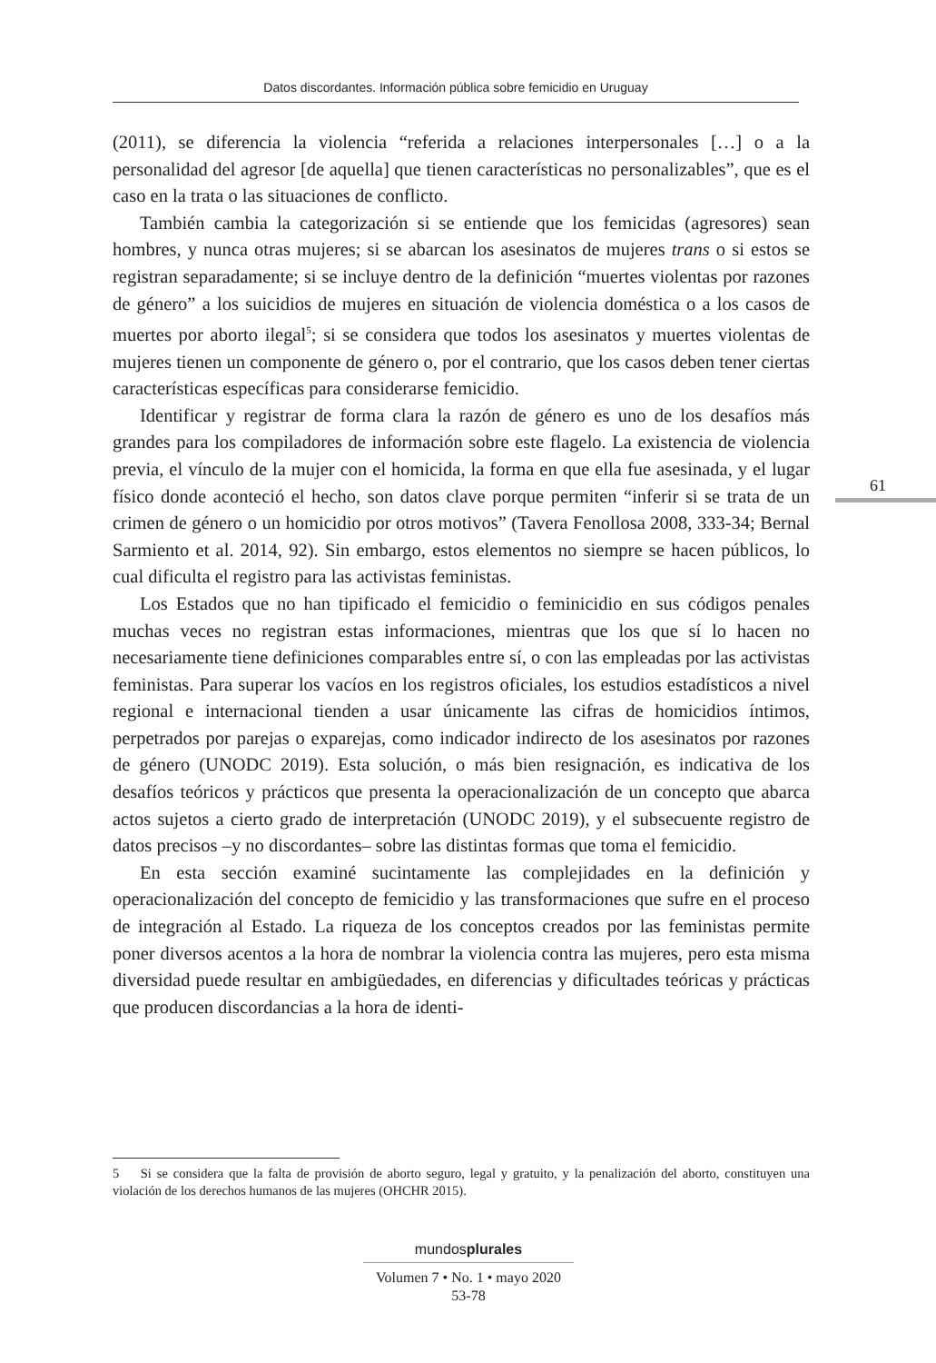Datos discordantes. Información pública sobre femicidio en Uruguay
(2011), se diferencia la violencia “referida a relaciones interpersonales […] o a la personalidad del agresor [de aquella] que tienen características no personalizables”, que es el caso en la trata o las situaciones de conflicto.
También cambia la categorización si se entiende que los femicidas (agresores) sean hombres, y nunca otras mujeres; si se abarcan los asesinatos de mujeres trans o si estos se registran separadamente; si se incluye dentro de la definición “muertes violentas por razones de género” a los suicidios de mujeres en situación de violencia doméstica o a los casos de muertes por aborto ilegal<sup>5</sup>; si se considera que todos los asesinatos y muertes violentas de mujeres tienen un componente de género o, por el contrario, que los casos deben tener ciertas características específicas para considerarse femicidio.
Identificar y registrar de forma clara la razón de género es uno de los desafíos más grandes para los compiladores de información sobre este flagelo. La existencia de violencia previa, el vínculo de la mujer con el homicida, la forma en que ella fue asesinada, y el lugar físico donde aconteció el hecho, son datos clave porque permiten “inferir si se trata de un crimen de género o un homicidio por otros motivos” (Tavera Fenollosa 2008, 333-34; Bernal Sarmiento et al. 2014, 92). Sin embargo, estos elementos no siempre se hacen públicos, lo cual dificulta el registro para las activistas feministas.
Los Estados que no han tipificado el femicidio o feminicidio en sus códigos penales muchas veces no registran estas informaciones, mientras que los que sí lo hacen no necesariamente tiene definiciones comparables entre sí, o con las empleadas por las activistas feministas. Para superar los vacíos en los registros oficiales, los estudios estadísticos a nivel regional e internacional tienden a usar únicamente las cifras de homicidios íntimos, perpetrados por parejas o exparejas, como indicador indirecto de los asesinatos por razones de género (UNODC 2019). Esta solución, o más bien resignación, es indicativa de los desafíos teóricos y prácticos que presenta la operacionalización de un concepto que abarca actos sujetos a cierto grado de interpretación (UNODC 2019), y el subsecuente registro de datos precisos –y no discordantes– sobre las distintas formas que toma el femicidio.
En esta sección examiné sucintamente las complejidades en la definición y operacionalización del concepto de femicidio y las transformaciones que sufre en el proceso de integración al Estado. La riqueza de los conceptos creados por las feministas permite poner diversos acentos a la hora de nombrar la violencia contra las mujeres, pero esta misma diversidad puede resultar en ambigüedades, en diferencias y dificultades teóricas y prácticas que producen discordancias a la hora de identi-
61
5 Si se considera que la falta de provisión de aborto seguro, legal y gratuito, y la penalización del aborto, constituyen una violación de los derechos humanos de las mujeres (OHCHR 2015).
mundosplurales
Volumen 7 • No. 1 • mayo 2020
53-78